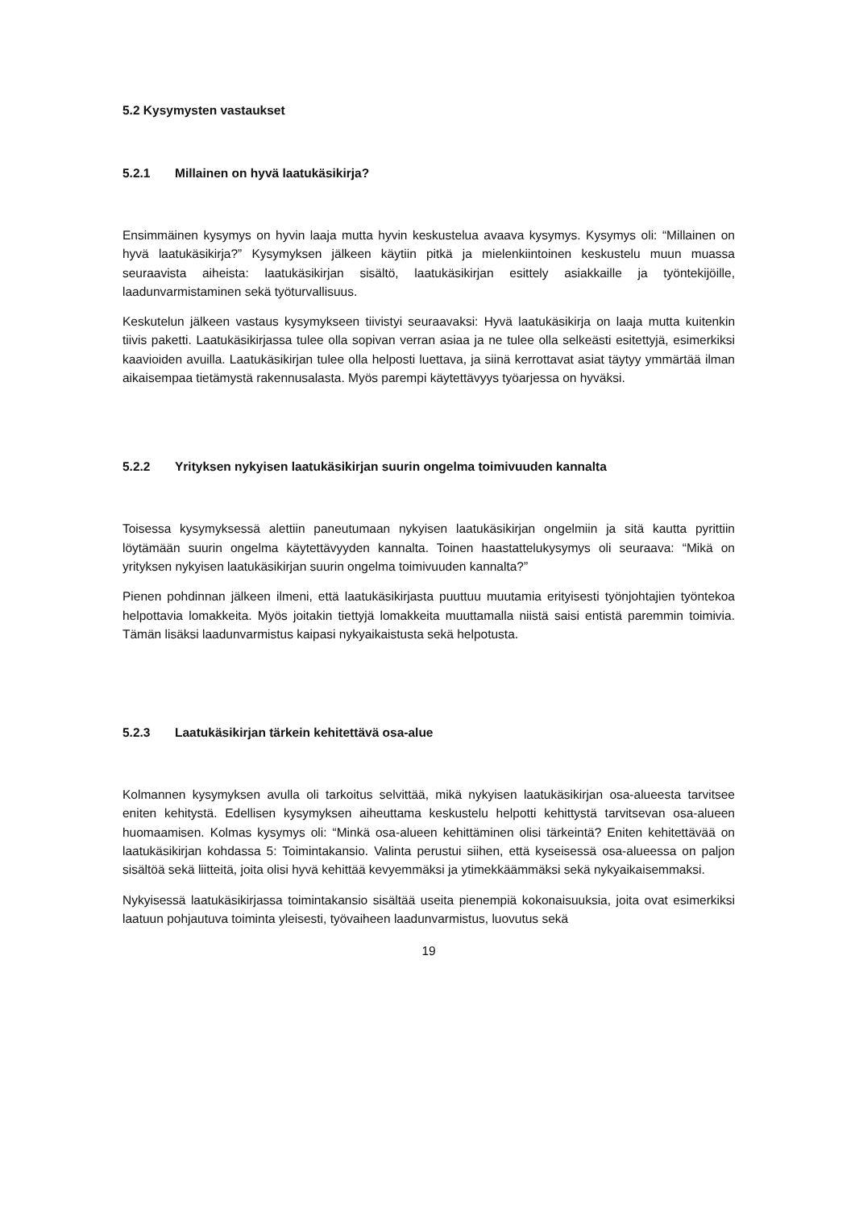5.2 Kysymysten vastaukset
5.2.1 Millainen on hyvä laatukäsikirja?
Ensimmäinen kysymys on hyvin laaja mutta hyvin keskustelua avaava kysymys. Kysymys oli: “Millainen on hyvä laatukäsikirja?” Kysymyksen jälkeen käytiin pitkä ja mielenkiintoinen keskustelu muun muassa seuraavista aiheista: laatukäsikirjan sisältö, laatukäsikirjan esittely asiakkaille ja työntekijöille, laadunvarmistaminen sekä työturvallisuus.
Keskutelun jälkeen vastaus kysymykseen tiivistyi seuraavaksi: Hyvä laatukäsikirja on laaja mutta kuitenkin tiivis paketti. Laatukäsikirjassa tulee olla sopivan verran asiaa ja ne tulee olla selkeästi esitettyjä, esimerkiksi kaavioiden avuilla. Laatukäsikirjan tulee olla helposti luettava, ja siinä kerrottavat asiat täytyy ymmärtää ilman aikaisempaa tietämystä rakennusalasta. Myös parempi käytettävyys työarjessa on hyväksi.
5.2.2 Yrityksen nykyisen laatukäsikirjan suurin ongelma toimivuuden kannalta
Toisessa kysymyksessä alettiin paneutumaan nykyisen laatukäsikirjan ongelmiin ja sitä kautta pyrittiin löytämään suurin ongelma käytettävyyden kannalta. Toinen haastattelukysymys oli seuraava: “Mikä on yrityksen nykyisen laatukäsikirjan suurin ongelma toimivuuden kannalta?”
Pienen pohdinnan jälkeen ilmeni, että laatukäsikirjasta puuttuu muutamia erityisesti työnjohtajien työntekoa helpottavia lomakkeita. Myös joitakin tiettyjä lomakkeita muuttamalla niistä saisi entistä paremmin toimivia. Tämän lisäksi laadunvarmistus kaipasi nykyaikaistusta sekä helpotusta.
5.2.3 Laatukäsikirjan tärkein kehitettävä osa-alue
Kolmannen kysymyksen avulla oli tarkoitus selvittää, mikä nykyisen laatukäsikirjan osa-alueesta tarvitsee eniten kehitystä. Edellisen kysymyksen aiheuttama keskustelu helpotti kehittystä tarvitsevan osa-alueen huomaamisen. Kolmas kysymys oli: “Minkä osa-alueen kehittäminen olisi tärkeintä? Eniten kehitettävää on laatukäsikirjan kohdassa 5: Toimintakansio. Valinta perustui siihen, että kyseisessä osa-alueessa on paljon sisältöä sekä liitteitä, joita olisi hyvä kehittää kevyemmäksi ja ytimekkäämmäksi sekä nykyaikaisemmaksi.
Nykyisessä laatukäsikirjassa toimintakansio sisältää useita pienempiä kokonaisuuksia, joita ovat esimerkiksi laatuun pohjautuva toiminta yleisesti, työvaiheen laadunvarmistus, luovutus sekä
19